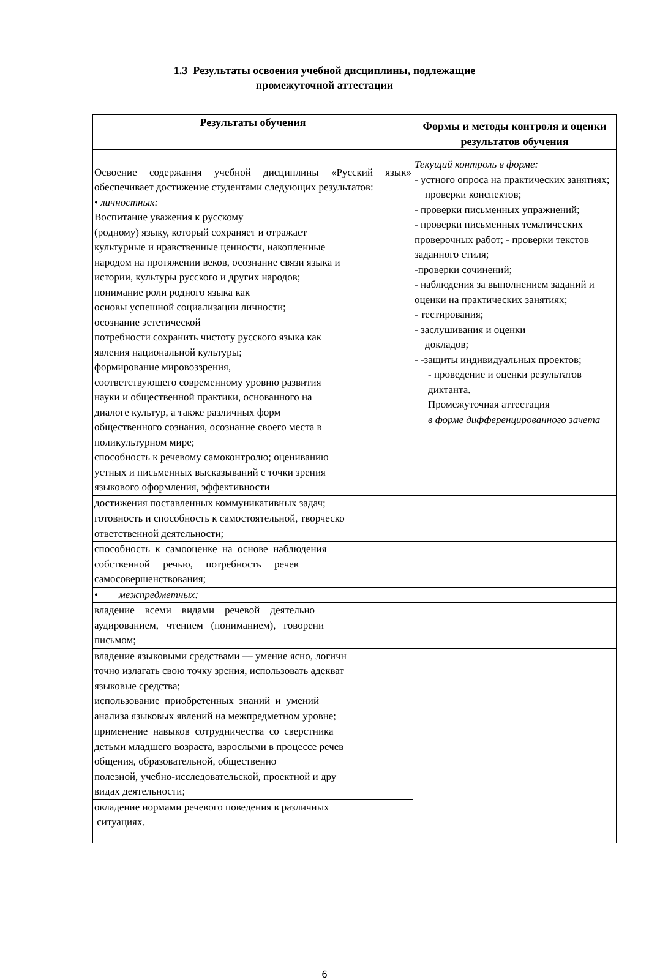1.3 Результаты освоения учебной дисциплины, подлежащие
промежуточной аттестации
| Результаты обучения | Формы и методы контроля и оценки результатов обучения |
| --- | --- |
| Освоение содержания учебной дисциплины «Русский язык» обеспечивает достижение студентами следующих результатов: • личностных: Воспитание уважения к русскому (родному) языку, который сохраняет и отражает культурные и нравственные ценности, накопленные народом на протяжении веков, осознание связи языка и истории, культуры русского и других народов; понимание роли родного языка как основы успешной социализации личности; осознание эстетической потребности сохранить чистоту русского языка как явления национальной культуры; формирование мировоззрения, соответствующего современному уровню развития науки и общественной практики, основанного на диалоге культур, а также различных форм общественного сознания, осознание своего места в поликультурном мире; способность к речевому самоконтролю; оцениванию устных и письменных высказываний с точки зрения языкового оформления, эффективности | Текущий контроль в форме: - устного опроса на практических занятиях; проверки конспектов; - проверки письменных упражнений; - проверки письменных тематических проверочных работ; - проверки текстов заданного стиля; -проверки сочинений; - наблюдения за выполнением заданий и оценки на практических занятиях; - тестирования; - заслушивания и оценки докладов; - -защиты индивидуальных проектов; - проведение и оценки результатов диктанта. Промежуточная аттестация в форме дифференцированного зачета |
| достижения поставленных коммуникативных задач; | |
| готовность и способность к самостоятельной, творческо ответственной деятельности; | |
| способность к самооценке на основе наблюдения собственной речью, потребность речев самосовершенствования; | |
| • межпредметных: | |
| владение всеми видами речевой деятельно аудированием, чтением (пониманием), говорени письмом; | |
| владение языковыми средствами — умение ясно, логичн точно излагать свою точку зрения, использовать адекват языковые средства; использование приобретенных знаний и умений анализа языковых явлений на межпредметном уровне; | |
| применение навыков сотрудничества со сверстника детьми младшего возраста, взрослыми в процессе речев общения, образовательной, общественно полезной, учебно-исследовательской, проектной и дру видах деятельности; | |
| овладение нормами речевого поведения в различных ситуациях. | |
6